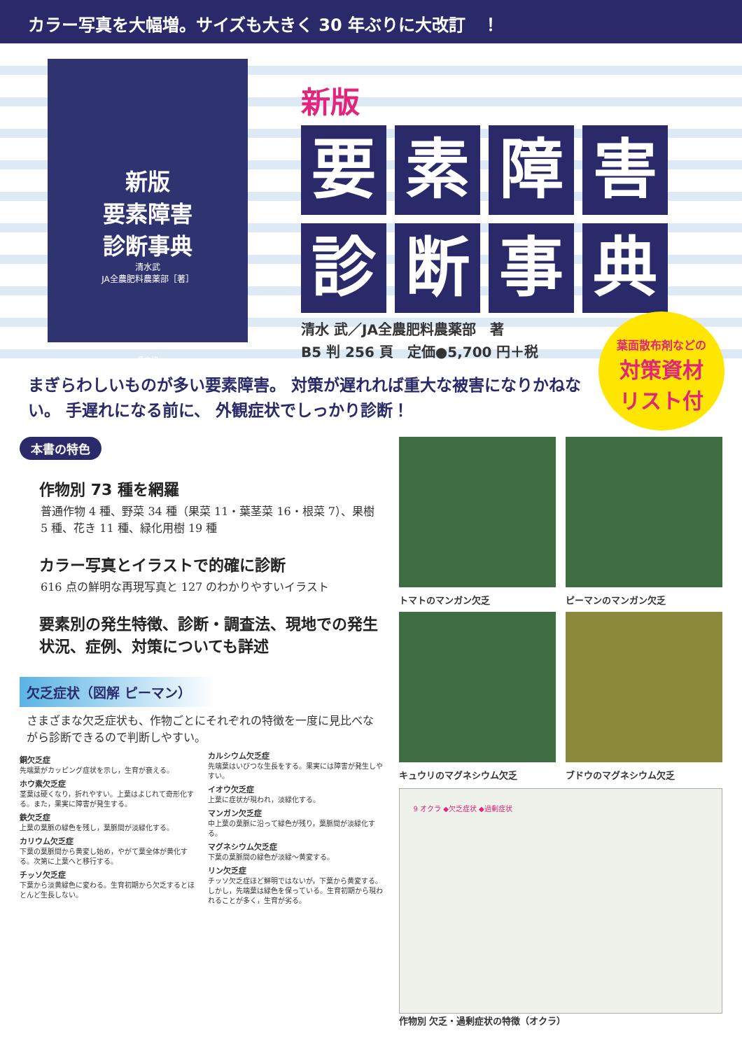カラー写真を大幅増。サイズも大きく 30 年ぶりに大改訂　！
新版
要素障害
診断事典
清水武
JA全農肥料農薬部［著］
農文協
新版
要
素
障
害
診
断
事
典
清水 武／JA全農肥料農薬部　著
B5 判 256 頁　定価●5,700 円＋税
葉面散布剤などの
対策資材
リスト付
まぎらわしいものが多い要素障害。 対策が遅れれば重大な被害になりかねない。 手遅れになる前に、 外観症状でしっかり診断！
本書の特色
作物別 73 種を網羅
普通作物 4 種、野菜 34 種（果菜 11・葉茎菜 16・根菜 7）、果樹 5 種、花き 11 種、緑化用樹 19 種
カラー写真とイラストで的確に診断
616 点の鮮明な再現写真と 127 のわかりやすいイラスト
要素別の発生特徴、診断・調査法、現地での発生状況、症例、対策についても詳述
欠乏症状（図解 ピーマン）
さまざまな欠乏症状も、作物ごとにそれぞれの特徴を一度に見比べながら診断できるので判断しやすい。
銅欠乏症
先端葉がカッピング症状を示し，生育が衰える。
ホウ素欠乏症
茎葉は硬くなり，折れやすい。上葉はよじれて奇形化する。また，果実に障害が発生する。
鉄欠乏症
上葉の葉脈の緑色を残し，葉脈間が淡緑化する。
カリウム欠乏症
下葉の葉脈間から黄変し始め，やがて葉全体が黄化する。次第に上葉へと移行する。
チッソ欠乏症
下葉から淡黄緑色に変わる。生育初期から欠乏するとほとんど生長しない。
カルシウム欠乏症
先端葉はいびつな生長をする。果実には障害が発生しやすい。
イオウ欠乏症
上葉に症状が現われ，淡緑化する。
マンガン欠乏症
中上葉の葉脈に沿って緑色が残り，葉脈間が淡緑化する。
マグネシウム欠乏症
下葉の葉脈間の緑色が淡緑～黄変する。
リン欠乏症
チッソ欠乏症ほど鮮明ではないが，下葉から黄変する。しかし，先端葉は緑色を保っている。生育初期から現われることが多く，生育が劣る。
トマトのマンガン欠乏 ピーマンのマンガン欠乏
キュウリのマグネシウム欠乏 ブドウのマグネシウム欠乏
9 オクラ ◆欠乏症状 ◆過剰症状
作物別 欠乏・過剰症状の特徴（オクラ）